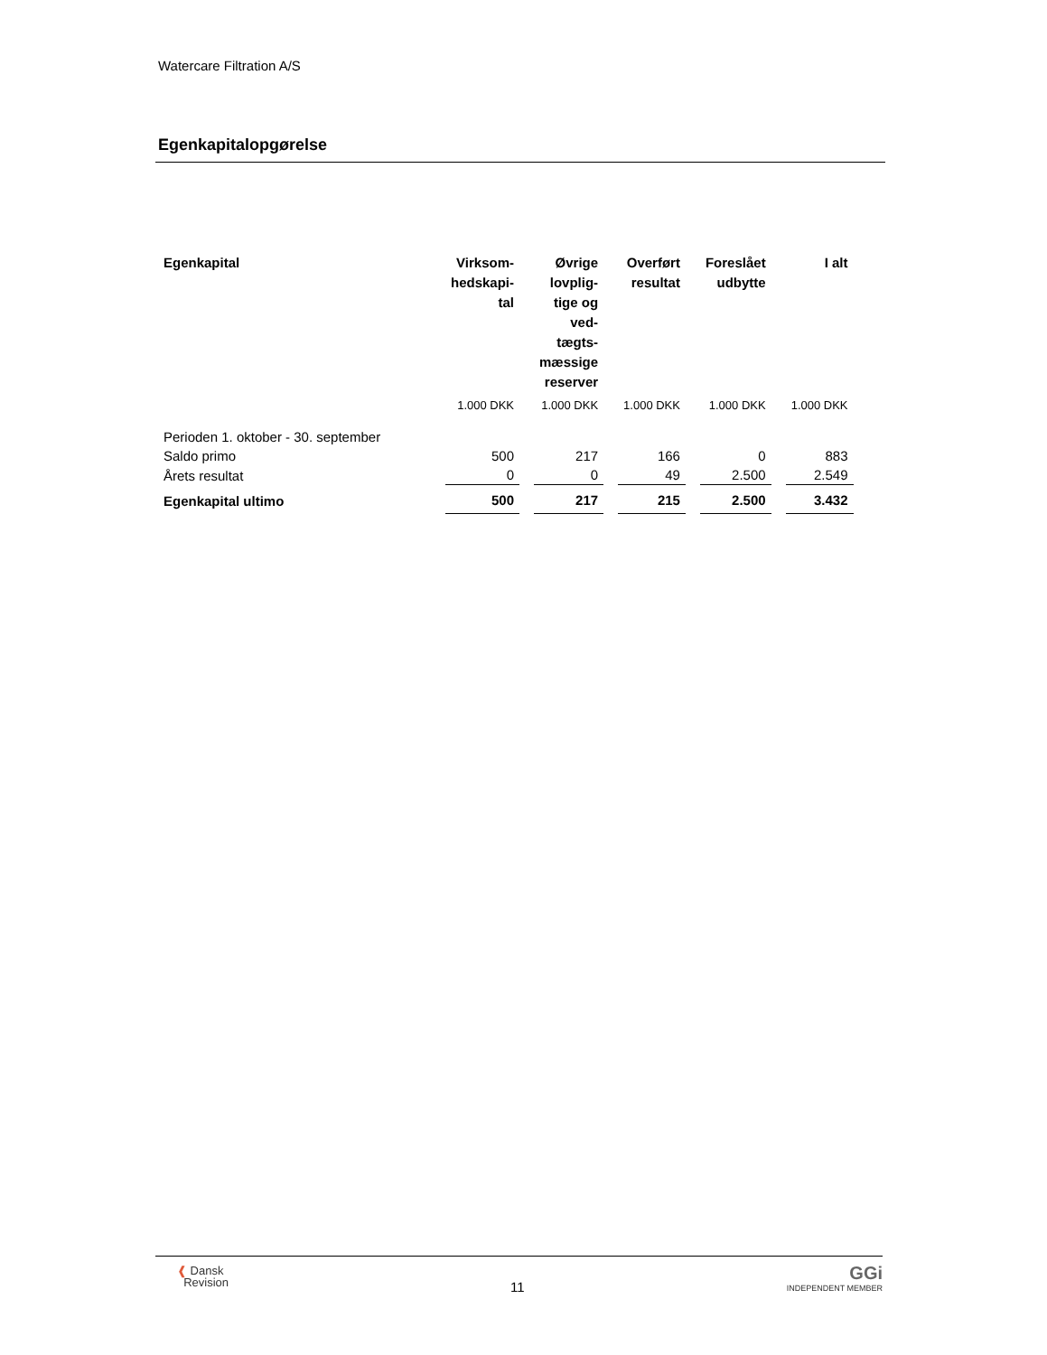Watercare Filtration A/S
Egenkapitalopgørelse
| Egenkapital | Virksom- hedskapi- tal | Øvrige lovplig- tige og ved- tægts- mæssige reserver | Overført resultat | Foreslået udbytte | I alt |
| --- | --- | --- | --- | --- | --- |
| | 1.000 DKK | 1.000 DKK | 1.000 DKK | 1.000 DKK | 1.000 DKK |
| Perioden 1. oktober - 30. september | | | | | |
| Saldo primo | 500 | 217 | 166 | 0 | 883 |
| Årets resultat | 0 | 0 | 49 | 2.500 | 2.549 |
| Egenkapital ultimo | 500 | 217 | 215 | 2.500 | 3.432 |
❰ Dansk
Revision
11
GGi
INDEPENDENT MEMBER